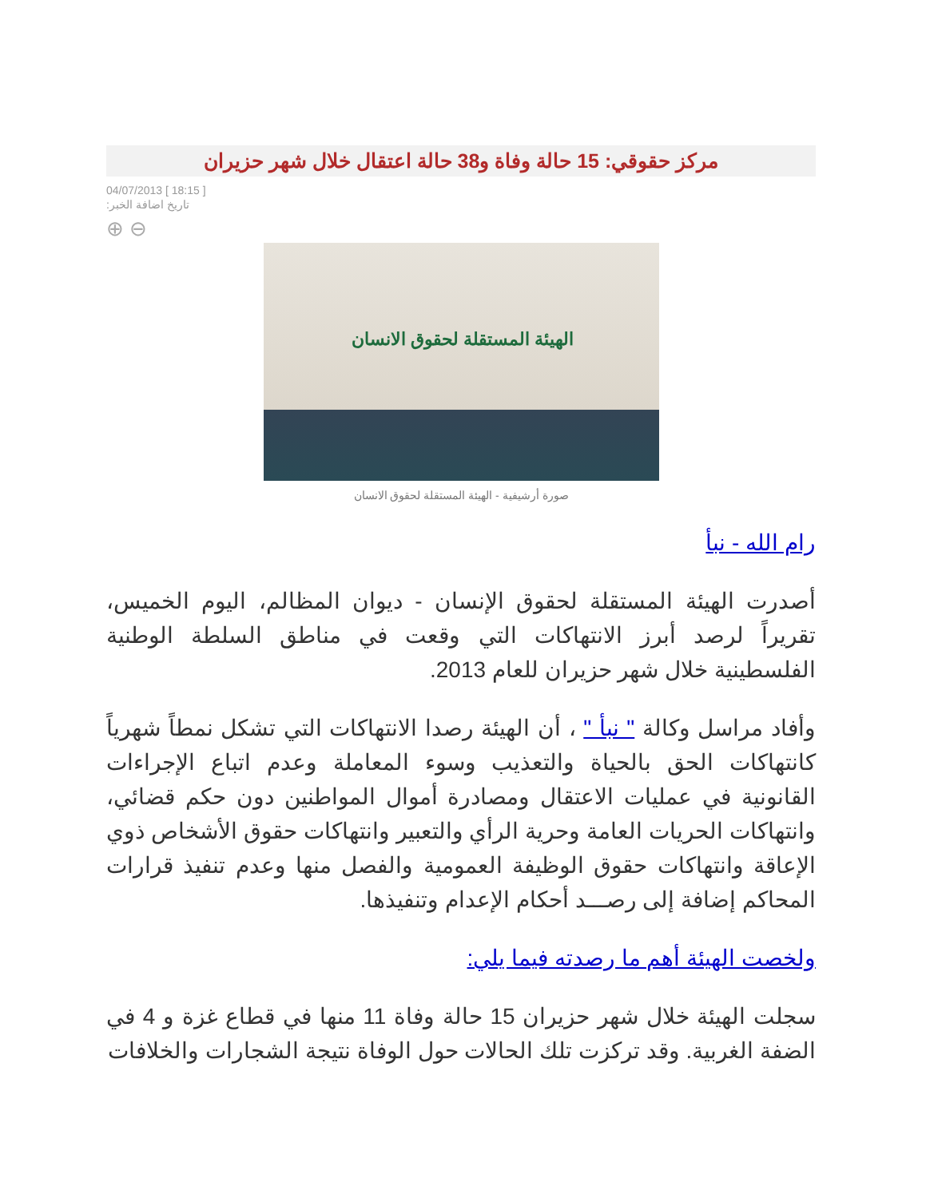مركز حقوقي: 15 حالة وفاة و38 حالة اعتقال خلال شهر حزيران
04/07/2013 [ 18:15 ]
:تاريخ اضافة الخبر
⊕ ⊖
الهيئة المستقلة لحقوق الانسان
صورة أرشيفية - الهيئة المستقلة لحقوق الانسان
رام الله - نبأ
أصدرت الهيئة المستقلة لحقوق الإنسان - ديوان المظالم، اليوم الخميس، تقريراً لرصد أبرز الانتهاكات التي وقعت في مناطق السلطة الوطنية الفلسطينية خلال شهر حزيران للعام 2013.
وأفاد مراسل وكالة " نبأ " ، أن الهيئة رصدا الانتهاكات التي تشكل نمطاً شهرياً كانتهاكات الحق بالحياة والتعذيب وسوء المعاملة وعدم اتباع الإجراءات القانونية في عمليات الاعتقال ومصادرة أموال المواطنين دون حكم قضائي، وانتهاكات الحريات العامة وحرية الرأي والتعبير وانتهاكات حقوق الأشخاص ذوي الإعاقة وانتهاكات حقوق الوظيفة العمومية والفصل منها وعدم تنفيذ قرارات المحاكم إضافة إلى رصـــد أحكام الإعدام وتنفيذها.
ولخصت الهيئة أهم ما رصدته فيما يلي:
سجلت الهيئة خلال شهر حزيران 15 حالة وفاة 11 منها في قطاع غزة و 4 في الضفة الغربية. وقد تركزت تلك الحالات حول الوفاة نتيجة الشجارات والخلافات